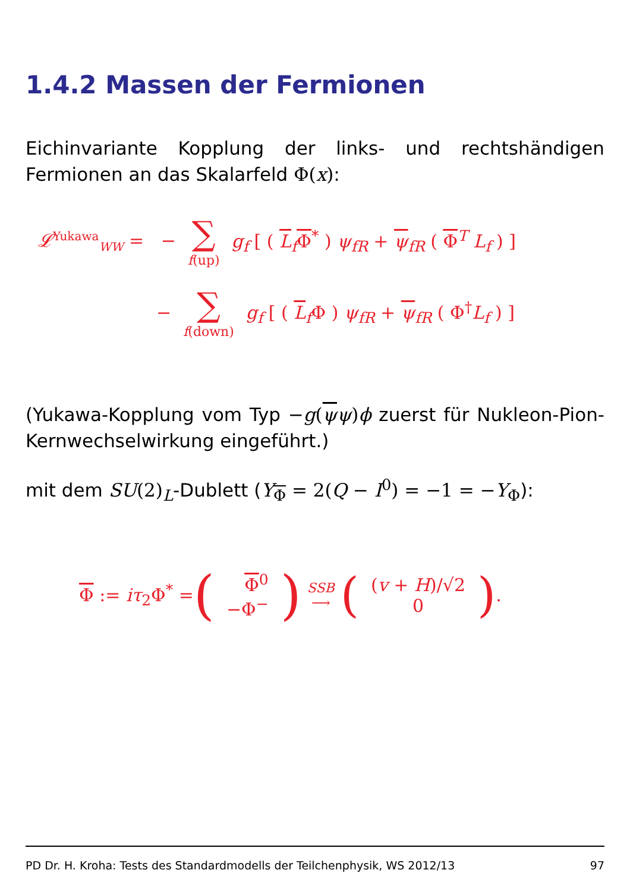1.4.2 Massen der Fermionen
Eichinvariante Kopplung der links- und rechtshändigen Fermionen an das Skalarfeld Φ(x):
𝓛<sup>Yukawa</sup><sub>WW</sub> = − ∑ f(up) g<sub>f</sub> [ ( L<sub>f</sub>Φ<sup>*</sup> ) ψ<sub>fR</sub> + ψ<sub>fR</sub> ( Φ<sup>T</sup> L<sub>f</sub> ) ]
− ∑ f(down) g<sub>f</sub> [ ( L<sub>f</sub>Φ ) ψ<sub>fR</sub> + ψ<sub>fR</sub> ( Φ<sup>†</sup>L<sub>f</sub> ) ]
(Yukawa-Kopplung vom Typ −g(ψψ)ϕ zuerst für Nukleon-Pion-Kernwechselwirkung eingeführt.)
mit dem SU(2)<sub>L</sub>-Dublett (Y<sub>Φ</sub> = 2(Q − I<sup>0</sup>) = −1 = −Y<sub>Φ</sub>):
Φ := iτ<sub>2</sub>Φ<sup>*</sup> = ( Φ<sup>0</sup> −Φ<sup>−</sup> ) SSB ⟶ ( (v + H)/√2 0 ).
PD Dr. H. Kroha: Tests des Standardmodells der Teilchenphysik, WS 2012/13 97